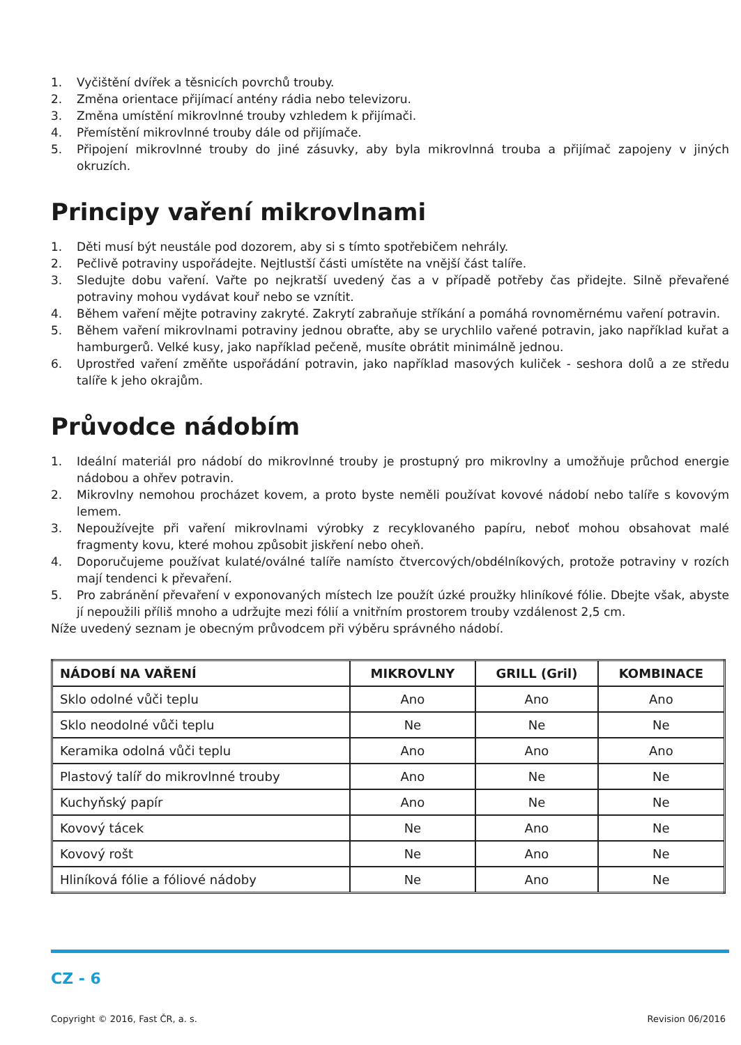1. Vyčištění dvířek a těsnicích povrchů trouby.
2. Změna orientace přijímací antény rádia nebo televizoru.
3. Změna umístění mikrovlnné trouby vzhledem k přijímači.
4. Přemístění mikrovlnné trouby dále od přijímače.
5. Připojení mikrovlnné trouby do jiné zásuvky, aby byla mikrovlnná trouba a přijímač zapojeny v jiných okruzích.
Principy vaření mikrovlnami
1. Děti musí být neustále pod dozorem, aby si s tímto spotřebičem nehrály.
2. Pečlivě potraviny uspořádejte. Nejtlustší části umístěte na vnější část talíře.
3. Sledujte dobu vaření. Vařte po nejkratší uvedený čas a v případě potřeby čas přidejte. Silně převařené potraviny mohou vydávat kouř nebo se vznítit.
4. Během vaření mějte potraviny zakryté. Zakrytí zabraňuje stříkání a pomáhá rovnoměrnému vaření potravin.
5. Během vaření mikrovlnami potraviny jednou obraťte, aby se urychlilo vařené potravin, jako například kuřat a hamburgerů. Velké kusy, jako například pečeně, musíte obrátit minimálně jednou.
6. Uprostřed vaření změňte uspořádání potravin, jako například masových kuliček - seshora dolů a ze středu talíře k jeho okrajům.
Průvodce nádobím
1. Ideální materiál pro nádobí do mikrovlnné trouby je prostupný pro mikrovlny a umožňuje průchod energie nádobou a ohřev potravin.
2. Mikrovlny nemohou procházet kovem, a proto byste neměli používat kovové nádobí nebo talíře s kovovým lemem.
3. Nepoužívejte při vaření mikrovlnami výrobky z recyklovaného papíru, neboť mohou obsahovat malé fragmenty kovu, které mohou způsobit jiskření nebo oheň.
4. Doporučujeme používat kulaté/oválné talíře namísto čtvercových/obdélníkových, protože potraviny v rozích mají tendenci k převaření.
5. Pro zabránění převaření v exponovaných místech lze použít úzké proužky hliníkové fólie. Dbejte však, abyste jí nepoužili příliš mnoho a udržujte mezi fólií a vnitřním prostorem trouby vzdálenost 2,5 cm.
Níže uvedený seznam je obecným průvodcem při výběru správného nádobí.
| NÁDOBÍ NA VAŘENÍ | MIKROVLNY | GRILL (Gril) | KOMBINACE |
| --- | --- | --- | --- |
| Sklo odolné vůči teplu | Ano | Ano | Ano |
| Sklo neodolné vůči teplu | Ne | Ne | Ne |
| Keramika odolná vůči teplu | Ano | Ano | Ano |
| Plastový talíř do mikrovlnné trouby | Ano | Ne | Ne |
| Kuchyňský papír | Ano | Ne | Ne |
| Kovový tácek | Ne | Ano | Ne |
| Kovový rošt | Ne | Ano | Ne |
| Hliníková fólie a fóliové nádoby | Ne | Ano | Ne |
CZ - 6
Copyright © 2016, Fast ČR, a. s. Revision 06/2016